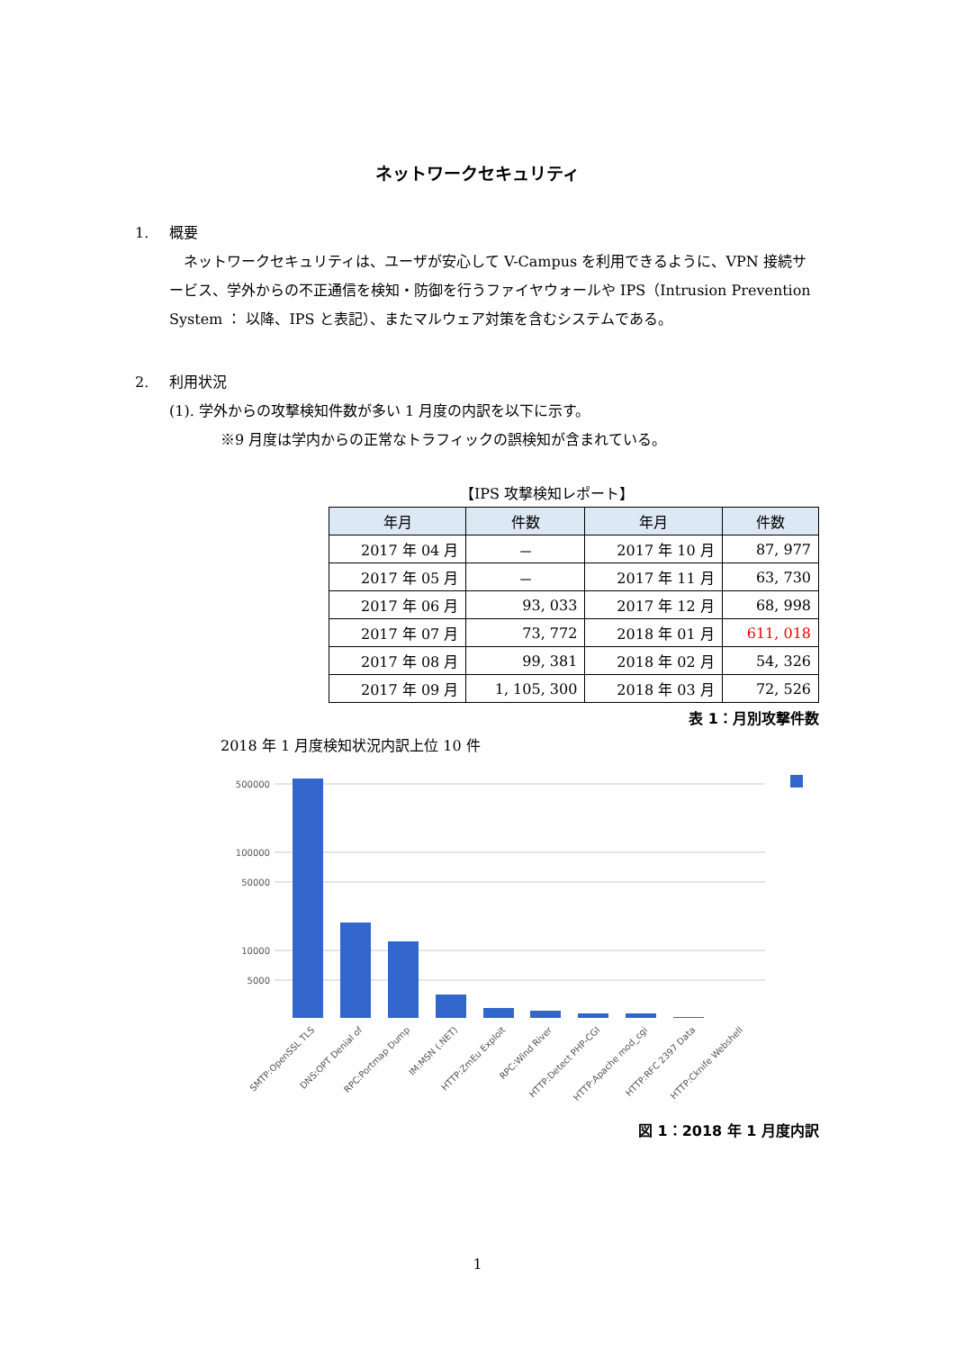ネットワークセキュリティ
1. 概要
　ネットワークセキュリティは、ユーザが安心して V-Campus を利用できるように、VPN 接続サービス、学外からの不正通信を検知・防御を行うファイヤウォールや IPS（Intrusion Prevention System ： 以降、IPS と表記）、またマルウェア対策を含むシステムである。
2. 利用状況
(1). 学外からの攻撃検知件数が多い 1 月度の内訳を以下に示す。
※9 月度は学内からの正常なトラフィックの誤検知が含まれている。
【IPS 攻撃検知レポート】
| 年月 | 件数 | 年月 | 件数 |
| --- | --- | --- | --- |
| 2017 年 04 月 | － | 2017 年 10 月 | 87, 977 |
| 2017 年 05 月 | － | 2017 年 11 月 | 63, 730 |
| 2017 年 06 月 | 93, 033 | 2017 年 12 月 | 68, 998 |
| 2017 年 07 月 | 73, 772 | 2018 年 01 月 | 611, 018 |
| 2017 年 08 月 | 99, 381 | 2018 年 02 月 | 54, 326 |
| 2017 年 09 月 | 1, 105, 300 | 2018 年 03 月 | 72, 526 |
表 1：月別攻撃件数
2018 年 1 月度検知状況内訳上位 10 件
500000
100000
50000
10000
5000
SMTP:OpenSSL TLS
DNS:OPT Denial of
RPC:Portmap Dump
IM:MSN (.NET)
HTTP:ZmEu Exploit
RPC:Wind River
HTTP:Detect PHP-CGI
HTTP:Apache mod_cgi
HTTP:RFC 2397 Data
HTTP:Cknife Webshell
図 1：2018 年 1 月度内訳
1